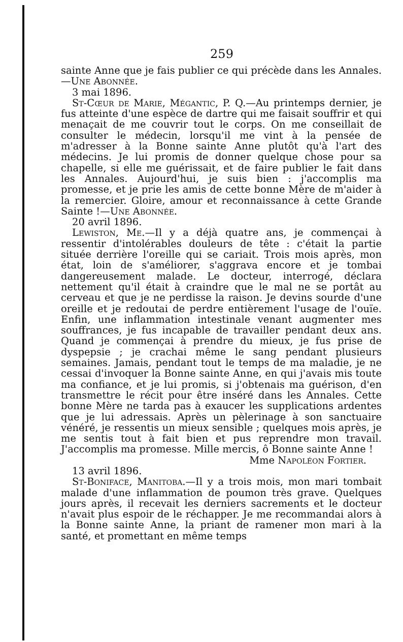259
sainte Anne que je fais publier ce qui précède dans les Annales.—Une Abonnée.
3 mai 1896.
St-Cœur de Marie, Mégantic, P. Q.—Au printemps dernier, je fus atteinte d'une espèce de dartre qui me faisait souffrir et qui menaçait de me couvrir tout le corps. On me conseillait de consulter le médecin, lorsqu'il me vint à la pensée de m'adresser à la Bonne sainte Anne plutôt qu'à l'art des médecins. Je lui promis de donner quelque chose pour sa chapelle, si elle me guérissait, et de faire publier le fait dans les Annales. Aujourd'hui, je suis bien : j'accomplis ma promesse, et je prie les amis de cette bonne Mère de m'aider à la remercier. Gloire, amour et reconnaissance à cette Grande Sainte !—Une Abonnée.
20 avril 1896.
Lewiston, Me.—Il y a déjà quatre ans, je commençai à ressentir d'intolérables douleurs de tête : c'était la partie située derrière l'oreille qui se cariait. Trois mois après, mon état, loin de s'améliorer, s'aggrava encore et je tombai dangereusement malade. Le docteur, interrogé, déclara nettement qu'il était à craindre que le mal ne se portât au cerveau et que je ne perdisse la raison. Je devins sourde d'une oreille et je redoutai de perdre entièrement l'usage de l'ouïe. Enfin, une inflammation intestinale venant augmenter mes souffrances, je fus incapable de travailler pendant deux ans. Quand je commençai à prendre du mieux, je fus prise de dyspepsie ; je crachai même le sang pendant plusieurs semaines. Jamais, pendant tout le temps de ma maladie, je ne cessai d'invoquer la Bonne sainte Anne, en qui j'avais mis toute ma confiance, et je lui promis, si j'obtenais ma guérison, d'en transmettre le récit pour être inséré dans les Annales. Cette bonne Mère ne tarda pas à exaucer les supplications ardentes que je lui adressais. Après un pèlerinage à son sanctuaire vénéré, je ressentis un mieux sensible ; quelques mois après, je me sentis tout à fait bien et pus reprendre mon travail. J'accomplis ma promesse. Mille mercis, ô Bonne sainte Anne !
Mme Napoléon Fortier.
13 avril 1896.
St-Boniface, Manitoba.—Il y a trois mois, mon mari tombait malade d'une inflammation de poumon très grave. Quelques jours après, il recevait les derniers sacrements et le docteur n'avait plus espoir de le réchapper. Je me recommandai alors à la Bonne sainte Anne, la priant de ramener mon mari à la santé, et promettant en même temps